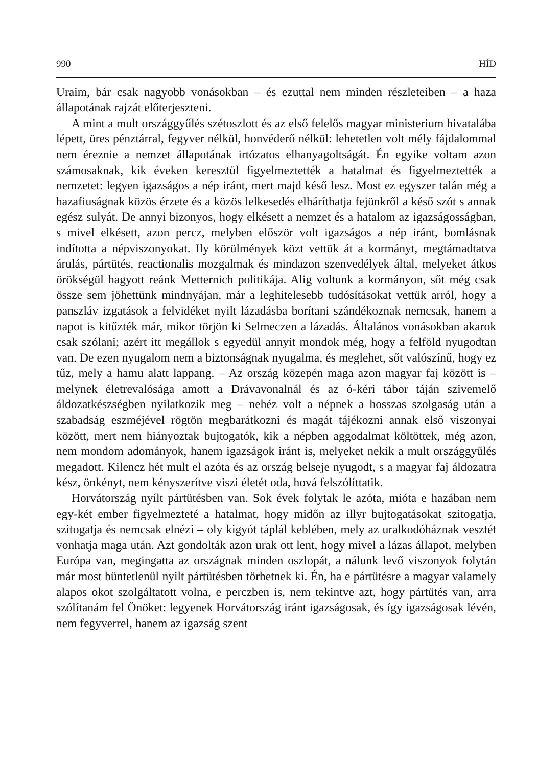990 HÍD
Uraim, bár csak nagyobb vonásokban – és ezuttal nem minden részleteiben – a haza állapotának rajzát előterjeszteni.
A mint a mult országgyűlés szétoszlott és az első felelős magyar ministerium hivatalába lépett, üres pénztárral, fegyver nélkül, honvéderő nélkül: lehetetlen volt mély fájdalommal nem éreznie a nemzet állapotának irtózatos elhanyagoltságát. Én egyike voltam azon számosaknak, kik éveken keresztül figyelmeztették a hatalmat és figyelmeztették a nemzetet: legyen igazságos a nép iránt, mert majd késő lesz. Most ez egyszer talán még a hazafiuságnak közös érzete és a közös lelkesedés elháríthatja fejünkről a késő szót s annak egész sulyát. De annyi bizonyos, hogy elkésett a nemzet és a hatalom az igazságosságban, s mivel elkésett, azon percz, melyben először volt igazságos a nép iránt, bomlásnak indította a népviszonyokat. Ily körülmények közt vettük át a kormányt, megtámadtatva árulás, pártütés, reactionalis mozgalmak és mindazon szenvedélyek által, melyeket átkos örökségül hagyott reánk Metternich politikája. Alig voltunk a kormányon, sőt még csak össze sem jöhettünk mindnyájan, már a leghitelesebb tudósításokat vettük arról, hogy a panszláv izgatások a felvidéket nyilt lázadásba borítani szándékoznak nemcsak, hanem a napot is kitűzték már, mikor törjön ki Selmeczen a lázadás. Általános vonásokban akarok csak szólani; azért itt megállok s egyedül annyit mondok még, hogy a felföld nyugodtan van. De ezen nyugalom nem a biztonságnak nyugalma, és meglehet, sőt valószínű, hogy ez tűz, mely a hamu alatt lappang. – Az ország közepén maga azon magyar faj között is – melynek életrevalósága amott a Drávavonalnál és az ó-kéri tábor táján szivemelő áldozatkészségben nyilatkozik meg – nehéz volt a népnek a hosszas szolgaság után a szabadság eszméjével rögtön megbarátkozni és magát tájékozni annak első viszonyai között, mert nem hiányoztak bujtogatók, kik a népben aggodalmat költöttek, még azon, nem mondom adományok, hanem igazságok iránt is, melyeket nekik a mult országgyűlés megadott. Kilencz hét mult el azóta és az ország belseje nyugodt, s a magyar faj áldozatra kész, önkényt, nem kényszerítve viszi életét oda, hová felszólíttatik.
Horvátország nyílt pártütésben van. Sok évek folytak le azóta, mióta e hazában nem egy-két ember figyelmezteté a hatalmat, hogy midőn az illyr bujtogatásokat szitogatja, szitogatja és nemcsak elnézi – oly kigyót táplál keblében, mely az uralkodóháznak vesztét vonhatja maga után. Azt gondolták azon urak ott lent, hogy mivel a lázas állapot, melyben Európa van, megingatta az országnak minden oszlopát, a nálunk levő viszonyok folytán már most büntetlenül nyilt pártütésben törhetnek ki. Én, ha e pártütésre a magyar valamely alapos okot szolgáltatott volna, e perczben is, nem tekintve azt, hogy pártütés van, arra szólítanám fel Önöket: legyenek Horvátország iránt igazságosak, és így igazságosak lévén, nem fegyverrel, hanem az igazság szent